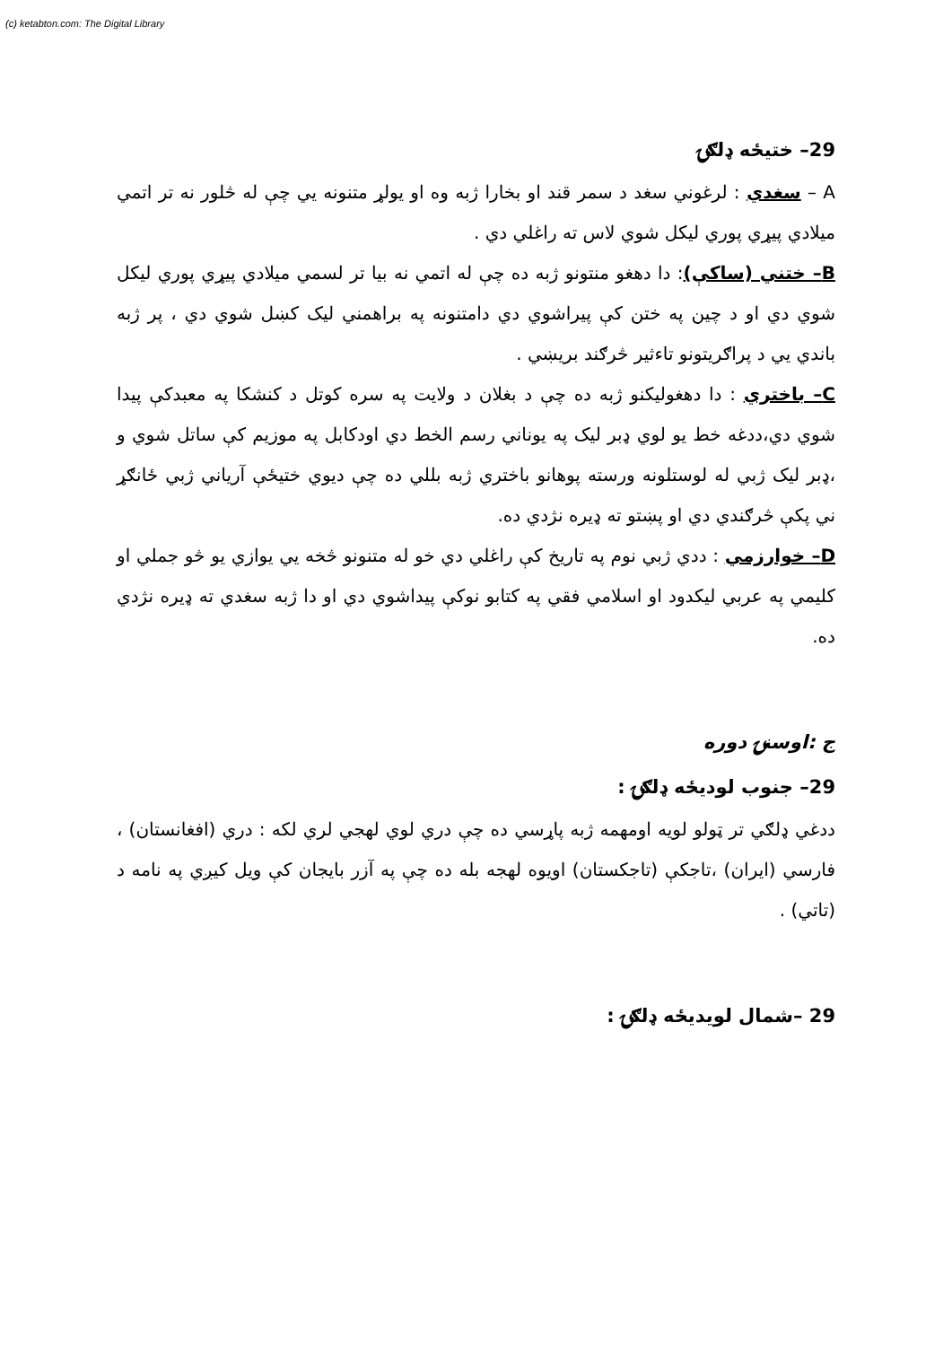(c) ketabton.com: The Digital Library
29– ختیځه ډلګۍ
A – سغدي : لرغوني سغد د سمر قند او بخارا ژبه وه او يولړ متنونه يي چې له څلور نه تر اتمي ميلادي پيړي پوري ليکل شوي لاس ته راغلي دي .
B– ختني (ساکې): دا دهغو منتونو ژبه ده چې له اتمي نه بيا تر لسمي ميلادي پيړي پوري ليکل شوي دي او د چين په ختن کې پيراشوي دي دامتنونه په براهمني ليک کښل شوي دي ، پر ژبه باندي يي د پراګريتونو تاءثير څرګند بريښي .
C– باختري : دا دهغوليکنو ژبه ده چې د بغلان د ولايت په سره کوتل د کنشکا په معبدکې پيدا شوي دي،ددغه خط يو لوي ډبر ليک په يوناني رسم الخط دي اودکابل په موزيم کې ساتل شوي و ،ډبر ليک ژبي له لوستلونه ورسته پوهانو باختري ژبه بللي ده چې ديوي ختيځې آرياني ژبي ځانګړ ني پکې څرګندي دي او پښتو ته ډيره نژدي ده.
D– خوارزمي : ددي ژبي نوم په تاريخ کې راغلي دي خو له متنونو څخه يي يوازي يو څو جملي او کليمي په عربي ليکدود او اسلامي فقي په کتابو نوکې پيداشوي دي او دا ژبه سغدي ته ډيره نژدي ده.
ج :اوسنۍ دوره
29– جنوب لوديځه ډلګۍ :
ددغي ډلګي تر ټولو لويه اومهمه ژبه پاړسي ده چې دري لوي لهجي لري لکه : دري (افغانستان) ، فارسي (ايران) ،تاجکې (تاجکستان) اويوه لهجه بله ده چې په آزر بايجان کې ويل کيږي په نامه د (تاتي) .
29 –شمال لويديځه ډلګۍ :